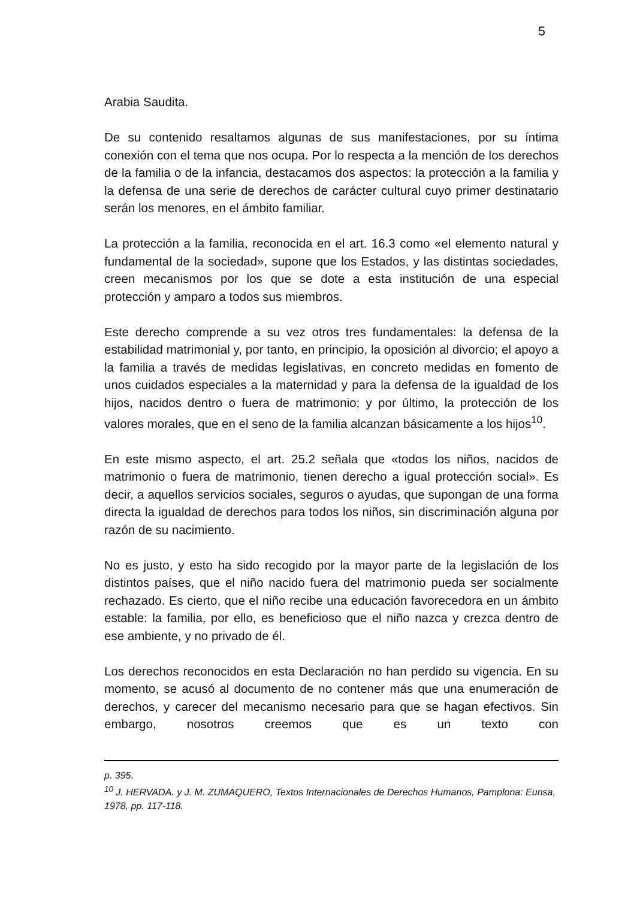5
Arabia Saudita.
De su contenido resaltamos algunas de sus manifestaciones, por su íntima conexión con el tema que nos ocupa. Por lo respecta a la mención de los derechos de la familia o de la infancia, destacamos dos aspectos: la protección a la familia y la defensa de una serie de derechos de carácter cultural cuyo primer destinatario serán los menores, en el ámbito familiar.
La protección a la familia, reconocida en el art. 16.3 como «el elemento natural y fundamental de la sociedad», supone que los Estados, y las distintas sociedades, creen mecanismos por los que se dote a esta institución de una especial protección y amparo a todos sus miembros.
Este derecho comprende a su vez otros tres fundamentales: la defensa de la estabilidad matrimonial y, por tanto, en principio, la oposición al divorcio; el apoyo a la familia a través de medidas legislativas, en concreto medidas en fomento de unos cuidados especiales a la maternidad y para la defensa de la igualdad de los hijos, nacidos dentro o fuera de matrimonio; y por último, la protección de los valores morales, que en el seno de la familia alcanzan básicamente a los hijos<sup>10</sup>.
En este mismo aspecto, el art. 25.2 señala que «todos los niños, nacidos de matrimonio o fuera de matrimonio, tienen derecho a igual protección social». Es decir, a aquellos servicios sociales, seguros o ayudas, que supongan de una forma directa la igualdad de derechos para todos los niños, sin discriminación alguna por razón de su nacimiento.
No es justo, y esto ha sido recogido por la mayor parte de la legislación de los distintos países, que el niño nacido fuera del matrimonio pueda ser socialmente rechazado. Es cierto, que el niño recibe una educación favorecedora en un ámbito estable: la familia, por ello, es beneficioso que el niño nazca y crezca dentro de ese ambiente, y no privado de él.
Los derechos reconocidos en esta Declaración no han perdido su vigencia. En su momento, se acusó al documento de no contener más que una enumeración de derechos, y carecer del mecanismo necesario para que se hagan efectivos. Sin embargo, nosotros creemos que es un texto con
p. 395.
<sup>10</sup> J. HERVADA. y J. M. ZUMAQUERO, Textos Internacionales de Derechos Humanos, Pamplona: Eunsa, 1978, pp. 117-118.